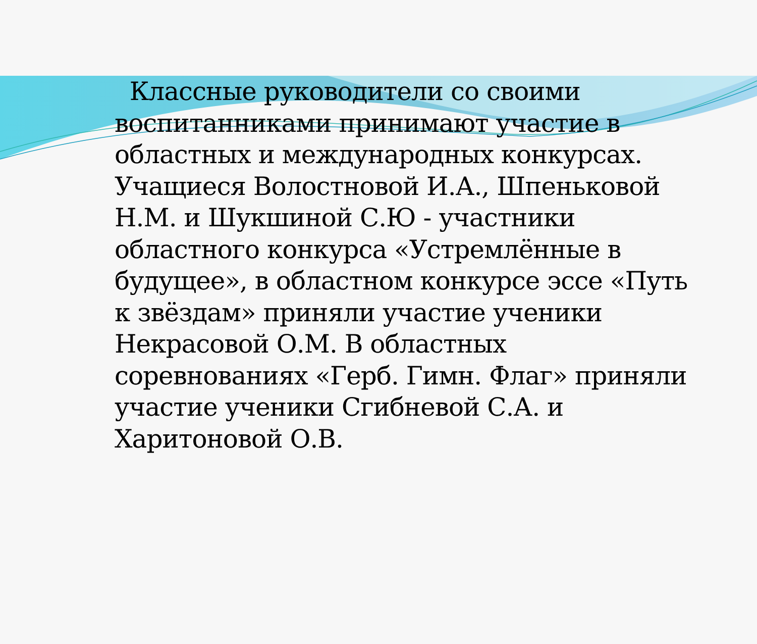Классные руководители со своими воспитанниками принимают участие в областных и международных конкурсах. Учащиеся Волостновой И.А., Шпеньковой Н.М. и Шукшиной С.Ю - участники областного конкурса «Устремлённые в будущее», в областном конкурсе эссе «Путь к звёздам» приняли участие ученики Некрасовой О.М. В областных соревнованиях «Герб. Гимн. Флаг» приняли участие ученики Сгибневой С.А. и Харитоновой О.В.